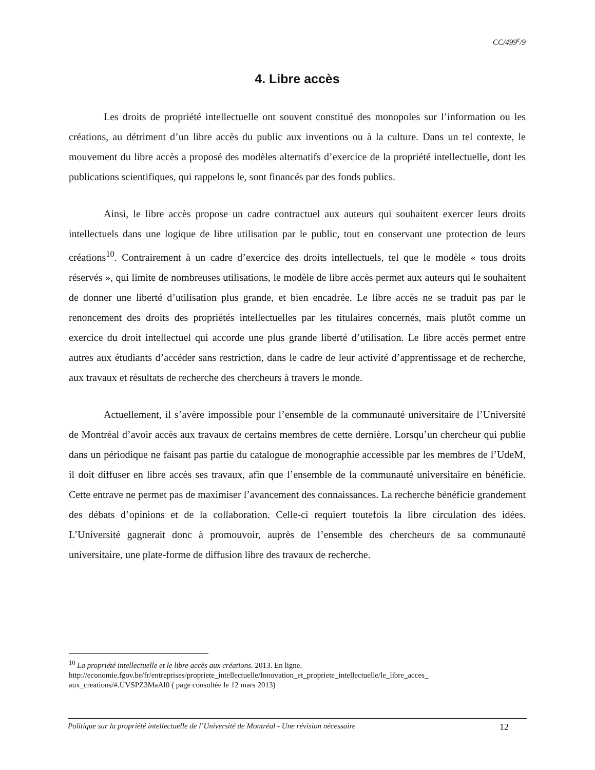CC/499<sup>e</sup>/9
4. Libre accès
Les droits de propriété intellectuelle ont souvent constitué des monopoles sur l’information ou les créations, au détriment d’un libre accès du public aux inventions ou à la culture. Dans un tel contexte, le mouvement du libre accès a proposé des modèles alternatifs d’exercice de la propriété intellectuelle, dont les publications scientifiques, qui rappelons le, sont financés par des fonds publics.
Ainsi, le libre accès propose un cadre contractuel aux auteurs qui souhaitent exercer leurs droits intellectuels dans une logique de libre utilisation par le public, tout en conservant une protection de leurs créations<sup>10</sup>. Contrairement à un cadre d’exercice des droits intellectuels, tel que le modèle « tous droits réservés », qui limite de nombreuses utilisations, le modèle de libre accès permet aux auteurs qui le souhaitent de donner une liberté d’utilisation plus grande, et bien encadrée. Le libre accès ne se traduit pas par le renoncement des droits des propriétés intellectuelles par les titulaires concernés, mais plutôt comme un exercice du droit intellectuel qui accorde une plus grande liberté d’utilisation. Le libre accès permet entre autres aux étudiants d’accéder sans restriction, dans le cadre de leur activité d’apprentissage et de recherche, aux travaux et résultats de recherche des chercheurs à travers le monde.
Actuellement, il s’avère impossible pour l’ensemble de la communauté universitaire de l’Université de Montréal d’avoir accès aux travaux de certains membres de cette dernière. Lorsqu’un chercheur qui publie dans un périodique ne faisant pas partie du catalogue de monographie accessible par les membres de l’UdeM, il doit diffuser en libre accès ses travaux, afin que l’ensemble de la communauté universitaire en bénéficie. Cette entrave ne permet pas de maximiser l’avancement des connaissances. La recherche bénéficie grandement des débats d’opinions et de la collaboration. Celle-ci requiert toutefois la libre circulation des idées. L’Université gagnerait donc à promouvoir, auprès de l’ensemble des chercheurs de sa communauté universitaire, une plate-forme de diffusion libre des travaux de recherche.
<sup>10</sup> La propriété intellectuelle et le libre accès aux créations. 2013. En ligne. http://economie.fgov.be/fr/entreprises/propriete_intellectuelle/Innovation_et_propriete_intellectuelle/le_libre_acces_ aux_creations/#.UVSPZ3MaAl0 ( page consultée le 12 mars 2013)
Politique sur la propriété intellectuelle de l’Université de Montréal - Une révision nécessaire 12